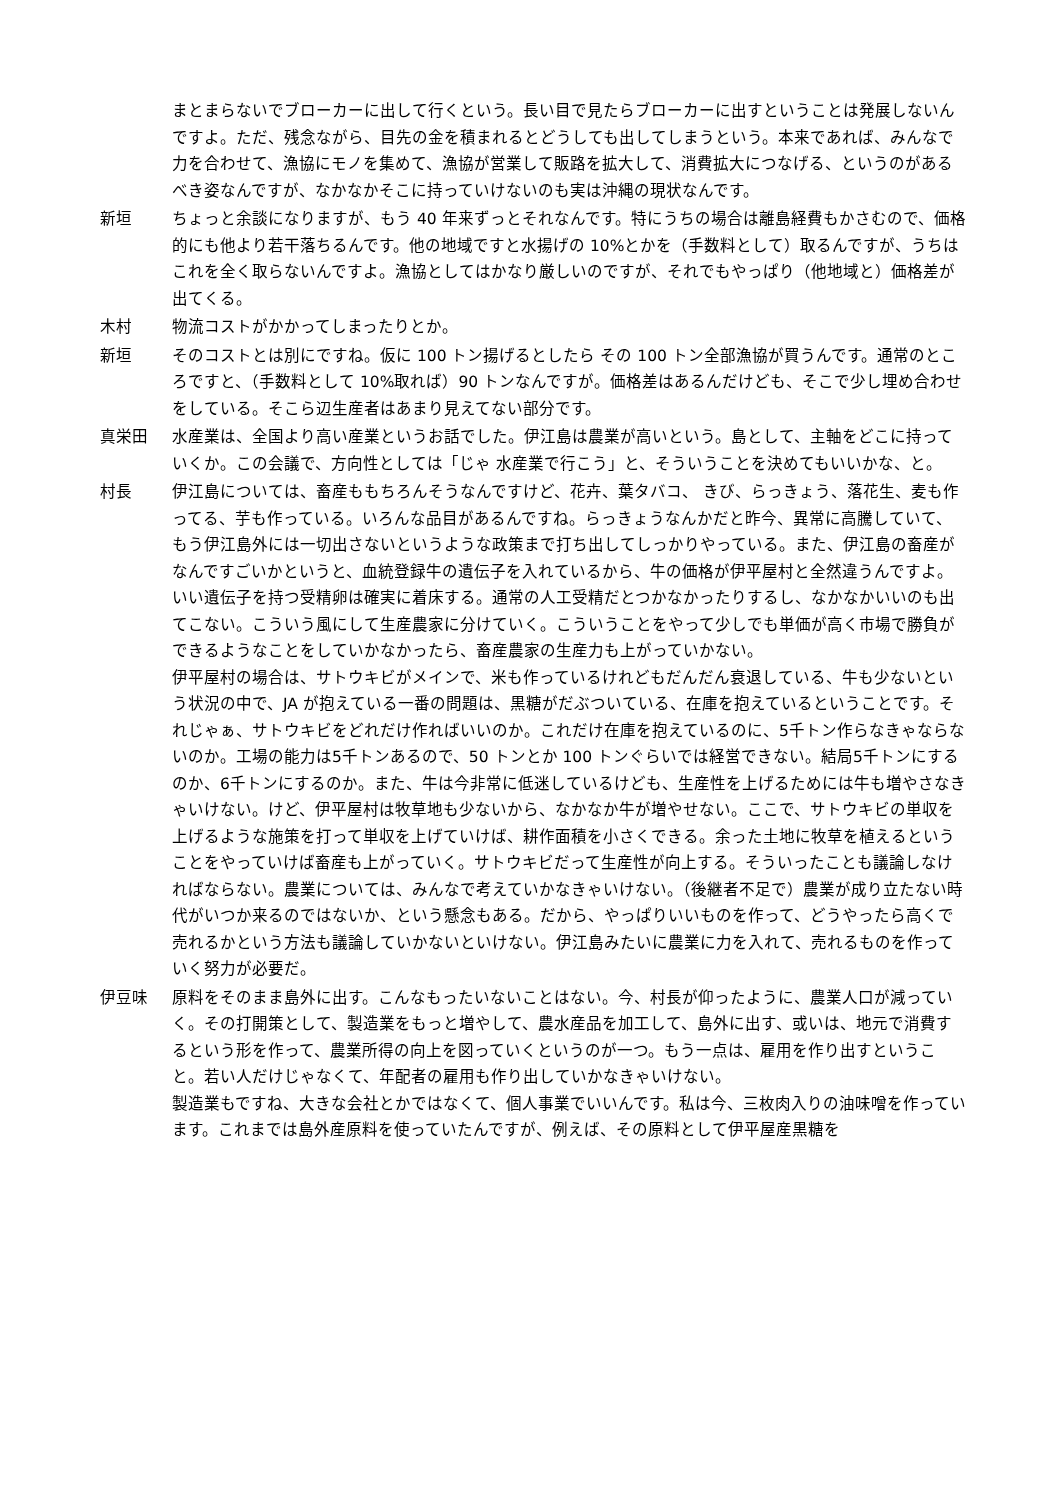まとまらないでブローカーに出して行くという。長い目で見たらブローカーに出すということは発展しないんですよ。ただ、残念ながら、目先の金を積まれるとどうしても出してしまうという。本来であれば、みんなで力を合わせて、漁協にモノを集めて、漁協が営業して販路を拡大して、消費拡大につなげる、というのがあるべき姿なんですが、なかなかそこに持っていけないのも実は沖縄の現状なんです。
新垣 ちょっと余談になりますが、もう 40 年来ずっとそれなんです。特にうちの場合は離島経費もかさむので、価格的にも他より若干落ちるんです。他の地域ですと水揚げの 10%とかを（手数料として）取るんですが、うちはこれを全く取らないんですよ。漁協としてはかなり厳しいのですが、それでもやっぱり（他地域と）価格差が出てくる。
木村 物流コストがかかってしまったりとか。
新垣 そのコストとは別にですね。仮に 100 トン揚げるとしたら その 100 トン全部漁協が買うんです。通常のところですと、（手数料として 10%取れば）90 トンなんですが。価格差はあるんだけども、そこで少し埋め合わせをしている。そこら辺生産者はあまり見えてない部分です。
真栄田 水産業は、全国より高い産業というお話でした。伊江島は農業が高いという。島として、主軸をどこに持っていくか。この会議で、方向性としては「じゃ 水産業で行こう」と、そういうことを決めてもいいかな、と。
村長 伊江島については、畜産ももちろんそうなんですけど、花卉、葉タバコ、 きび、らっきょう、落花生、麦も作ってる、芋も作っている。いろんな品目があるんですね。らっきょうなんかだと昨今、異常に高騰していて、もう伊江島外には一切出さないというような政策まで打ち出してしっかりやっている。また、伊江島の畜産がなんですごいかというと、血統登録牛の遺伝子を入れているから、牛の価格が伊平屋村と全然違うんですよ。いい遺伝子を持つ受精卵は確実に着床する。通常の人工受精だとつかなかったりするし、なかなかいいのも出てこない。こういう風にして生産農家に分けていく。こういうことをやって少しでも単価が高く市場で勝負ができるようなことをしていかなかったら、畜産農家の生産力も上がっていかない。
伊平屋村の場合は、サトウキビがメインで、米も作っているけれどもだんだん衰退している、牛も少ないという状況の中で、JA が抱えている一番の問題は、黒糖がだぶついている、在庫を抱えているということです。それじゃぁ、サトウキビをどれだけ作ればいいのか。これだけ在庫を抱えているのに、5千トン作らなきゃならないのか。工場の能力は5千トンあるので、50 トンとか 100 トンぐらいでは経営できない。結局5千トンにするのか、6千トンにするのか。また、牛は今非常に低迷しているけども、生産性を上げるためには牛も増やさなきゃいけない。けど、伊平屋村は牧草地も少ないから、なかなか牛が増やせない。ここで、サトウキビの単収を上げるような施策を打って単収を上げていけば、耕作面積を小さくできる。余った土地に牧草を植えるということをやっていけば畜産も上がっていく。サトウキビだって生産性が向上する。そういったことも議論しなければならない。農業については、みんなで考えていかなきゃいけない。（後継者不足で）農業が成り立たない時代がいつか来るのではないか、という懸念もある。だから、やっぱりいいものを作って、どうやったら高くで売れるかという方法も議論していかないといけない。伊江島みたいに農業に力を入れて、売れるものを作っていく努力が必要だ。
伊豆味 原料をそのまま島外に出す。こんなもったいないことはない。今、村長が仰ったように、農業人口が減っていく。その打開策として、製造業をもっと増やして、農水産品を加工して、島外に出す、或いは、地元で消費するという形を作って、農業所得の向上を図っていくというのが一つ。もう一点は、雇用を作り出すということ。若い人だけじゃなくて、年配者の雇用も作り出していかなきゃいけない。
製造業もですね、大きな会社とかではなくて、個人事業でいいんです。私は今、三枚肉入りの油味噌を作っています。これまでは島外産原料を使っていたんですが、例えば、その原料として伊平屋産黒糖を